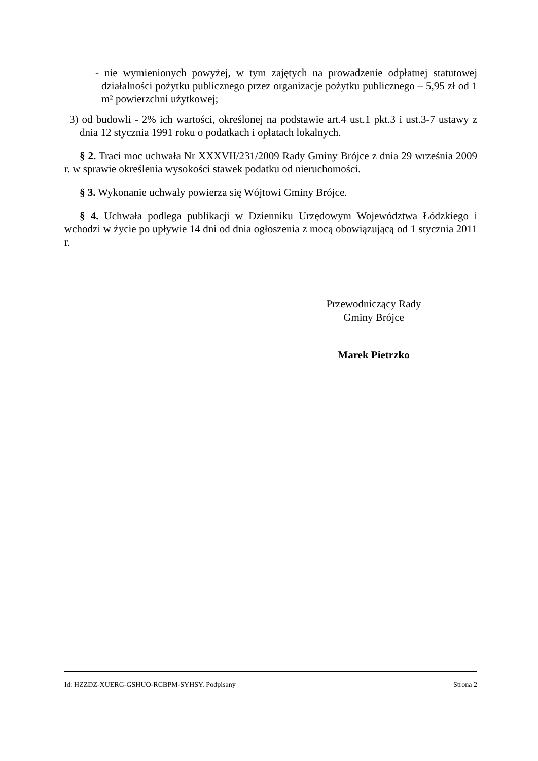- nie wymienionych powyżej, w tym zajętych na prowadzenie odpłatnej statutowej działalności pożytku publicznego przez organizacje pożytku publicznego – 5,95 zł od 1 m² powierzchni użytkowej;
3) od budowli - 2% ich wartości, określonej na podstawie art.4 ust.1 pkt.3 i ust.3-7 ustawy z dnia 12 stycznia 1991 roku o podatkach i opłatach lokalnych.
§ 2. Traci moc uchwała Nr XXXVII/231/2009 Rady Gminy Brójce z dnia 29 września 2009 r. w sprawie określenia wysokości stawek podatku od nieruchomości.
§ 3. Wykonanie uchwały powierza się Wójtowi Gminy Brójce.
§ 4. Uchwała podlega publikacji w Dzienniku Urzędowym Województwa Łódzkiego i wchodzi w życie po upływie 14 dni od dnia ogłoszenia z mocą obowiązującą od 1 stycznia 2011 r.
Przewodniczący Rady
Gminy Brójce
Marek Pietrzko
Id: HZZDZ-XUERG-GSHUO-RCBPM-SYHSY. Podpisany Strona 2